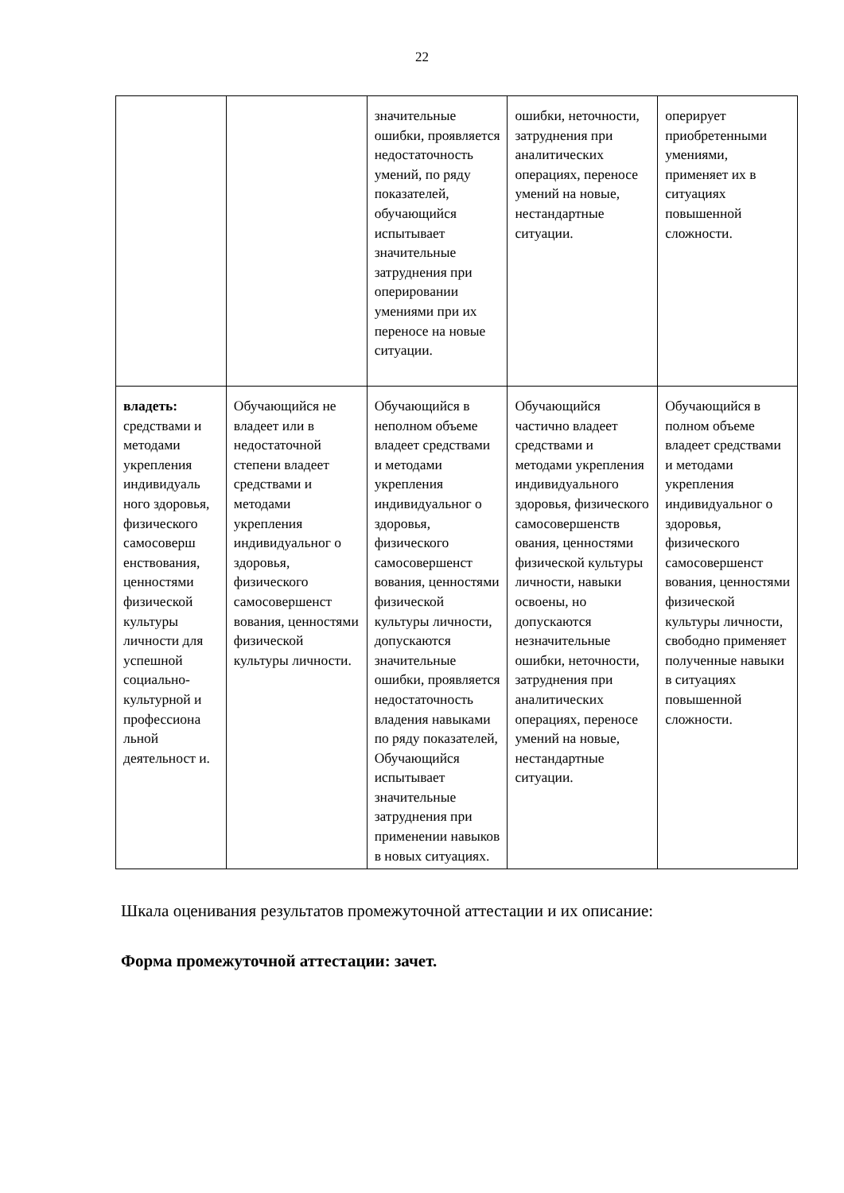22
| | | значительные ошибки, проявляется недостаточность умений, по ряду показателей, обучающийся испытывает значительные затруднения при оперировании умениями при их переносе на новые ситуации. | ошибки, неточности, затруднения при аналитических операциях, переносе умений на новые, нестандартные ситуации. | оперирует приобретенными умениями, применяет их в ситуациях повышенной сложности. |
| владеть: средствами и методами укрепления индивидуаль ного здоровья, физического самосоверш енствования, ценностями физической культуры личности для успешной социально-культурной и профессиона льной деятельност и. | Обучающийся не владеет или в недостаточной степени владеет средствами и методами укрепления индивидуальног о здоровья, физического самосовершенст вования, ценностями физической культуры личности. | Обучающийся в неполном объеме владеет средствами и методами укрепления индивидуальног о здоровья, физического самосовершенст вования, ценностями физической культуры личности, допускаются значительные ошибки, проявляется недостаточность владения навыками по ряду показателей, Обучающийся испытывает значительные затруднения при применении навыков в новых ситуациях. | Обучающийся частично владеет средствами и методами укрепления индивидуального здоровья, физического самосовершенств ования, ценностями физической культуры личности, навыки освоены, но допускаются незначительные ошибки, неточности, затруднения при аналитических операциях, переносе умений на новые, нестандартные ситуации. | Обучающийся в полном объеме владеет средствами и методами укрепления индивидуальног о здоровья, физического самосовершенст вования, ценностями физической культуры личности, свободно применяет полученные навыки в ситуациях повышенной сложности. |
Шкала оценивания результатов промежуточной аттестации и их описание:
Форма промежуточной аттестации: зачет.